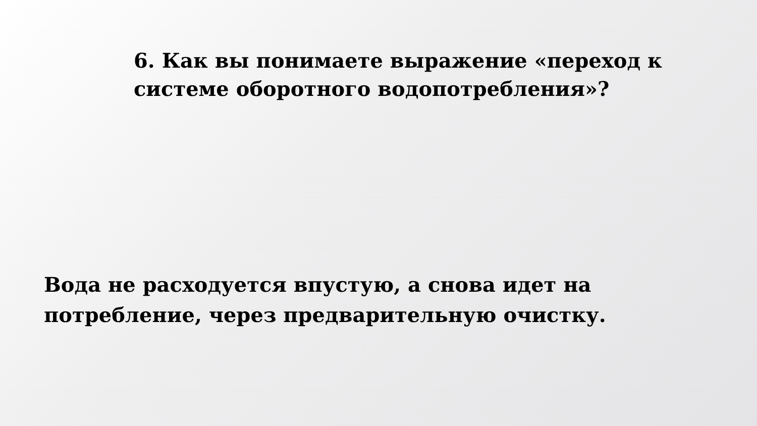6. Как вы понимаете выражение «переход к системе оборотного водопотребления»?
Вода не расходуется впустую, а снова идет на потребление, через предварительную очистку.